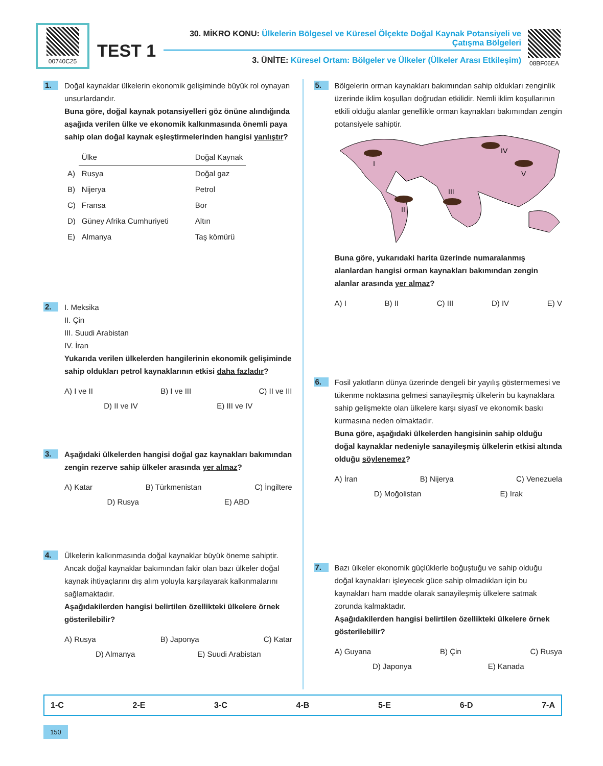00740C25
TEST 1
30. MİKRO KONU: Ülkelerin Bölgesel ve Küresel Ölçekte Doğal Kaynak Potansiyeli ve Çatışma Bölgeleri
3. ÜNİTE: Küresel Ortam: Bölgeler ve Ülkeler (Ülkeler Arası Etkileşim)
08BF06EA
1.
Doğal kaynaklar ülkelerin ekonomik gelişiminde büyük rol oynayan unsurlardandır.
Buna göre, doğal kaynak potansiyelleri göz önüne alındığında aşağıda verilen ülke ve ekonomik kalkınmasında önemli paya sahip olan doğal kaynak eşleştirmelerinden hangisi yanlıştır?
| | Ülke | Doğal Kaynak |
| --- | --- | --- |
| A) | Rusya | Doğal gaz |
| B) | Nijerya | Petrol |
| C) | Fransa | Bor |
| D) | Güney Afrika Cumhuriyeti | Altın |
| E) | Almanya | Taş kömürü |
2.
I. Meksika
II. Çin
III. Suudi Arabistan
IV. İran
Yukarıda verilen ülkelerden hangilerinin ekonomik gelişiminde sahip oldukları petrol kaynaklarının etkisi daha fazladır?
A) I ve II B) I ve III C) II ve III
D) II ve IV E) III ve IV
3.
Aşağıdaki ülkelerden hangisi doğal gaz kaynakları bakımından zengin rezerve sahip ülkeler arasında yer almaz?
A) Katar B) Türkmenistan C) İngiltere
D) Rusya E) ABD
4.
Ülkelerin kalkınmasında doğal kaynaklar büyük öneme sahiptir. Ancak doğal kaynaklar bakımından fakir olan bazı ülkeler doğal kaynak ihtiyaçlarını dış alım yoluyla karşılayarak kalkınmalarını sağlamaktadır.
Aşağıdakilerden hangisi belirtilen özellikteki ülkelere örnek gösterilebilir?
A) Rusya B) Japonya C) Katar
D) Almanya E) Suudi Arabistan
5.
Bölgelerin orman kaynakları bakımından sahip oldukları zenginlik üzerinde iklim koşulları doğrudan etkilidir. Nemli iklim koşullarının etkili olduğu alanlar genellikle orman kaynakları bakımından zengin potansiyele sahiptir.
I
II
III
IV
V
Buna göre, yukarıdaki harita üzerinde numaralanmış alanlardan hangisi orman kaynakları bakımından zengin alanlar arasında yer almaz?
A) I B) II C) III D) IV E) V
6.
Fosil yakıtların dünya üzerinde dengeli bir yayılış göstermemesi ve tükenme noktasına gelmesi sanayileşmiş ülkelerin bu kaynaklara sahip gelişmekte olan ülkelere karşı siyasî ve ekonomik baskı kurmasına neden olmaktadır.
Buna göre, aşağıdaki ülkelerden hangisinin sahip olduğu doğal kaynaklar nedeniyle sanayileşmiş ülkelerin etkisi altında olduğu söylenemez?
A) İran B) Nijerya C) Venezuela
D) Moğolistan E) Irak
7.
Bazı ülkeler ekonomik güçlüklerle boğuştuğu ve sahip olduğu doğal kaynakları işleyecek güce sahip olmadıkları için bu kaynakları ham madde olarak sanayileşmiş ülkelere satmak zorunda kalmaktadır.
Aşağıdakilerden hangisi belirtilen özellikteki ülkelere örnek gösterilebilir?
A) Guyana B) Çin C) Rusya
D) Japonya E) Kanada
1-C 2-E 3-C 4-B 5-E 6-D 7-A
150